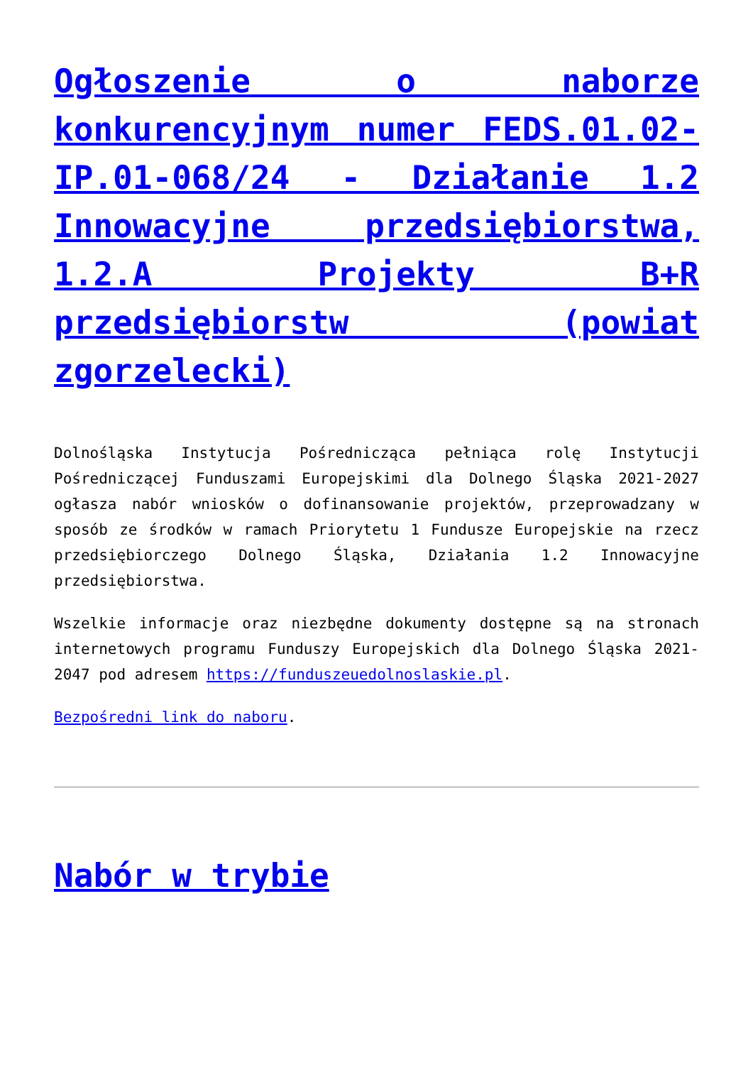Ogłoszenie o naborze konkurencyjnym numer FEDS.01.02-IP.01-068/24 - Działanie 1.2 Innowacyjne przedsiębiorstwa, 1.2.A Projekty B+R przedsiębiorstw (powiat zgorzelecki)
Dolnośląska Instytucja Pośrednicząca pełniąca rolę Instytucji Pośredniczącej Funduszami Europejskimi dla Dolnego Śląska 2021-2027 ogłasza nabór wniosków o dofinansowanie projektów, przeprowadzany w sposób ze środków w ramach Priorytetu 1 Fundusze Europejskie na rzecz przedsiębiorczego Dolnego Śląska, Działania 1.2 Innowacyjne przedsiębiorstwa.
Wszelkie informacje oraz niezbędne dokumenty dostępne są na stronach internetowych programu Funduszy Europejskich dla Dolnego Śląska 2021-2047 pod adresem https://funduszeuedolnoslaskie.pl.
Bezpośredni link do naboru.
Nabór w trybie